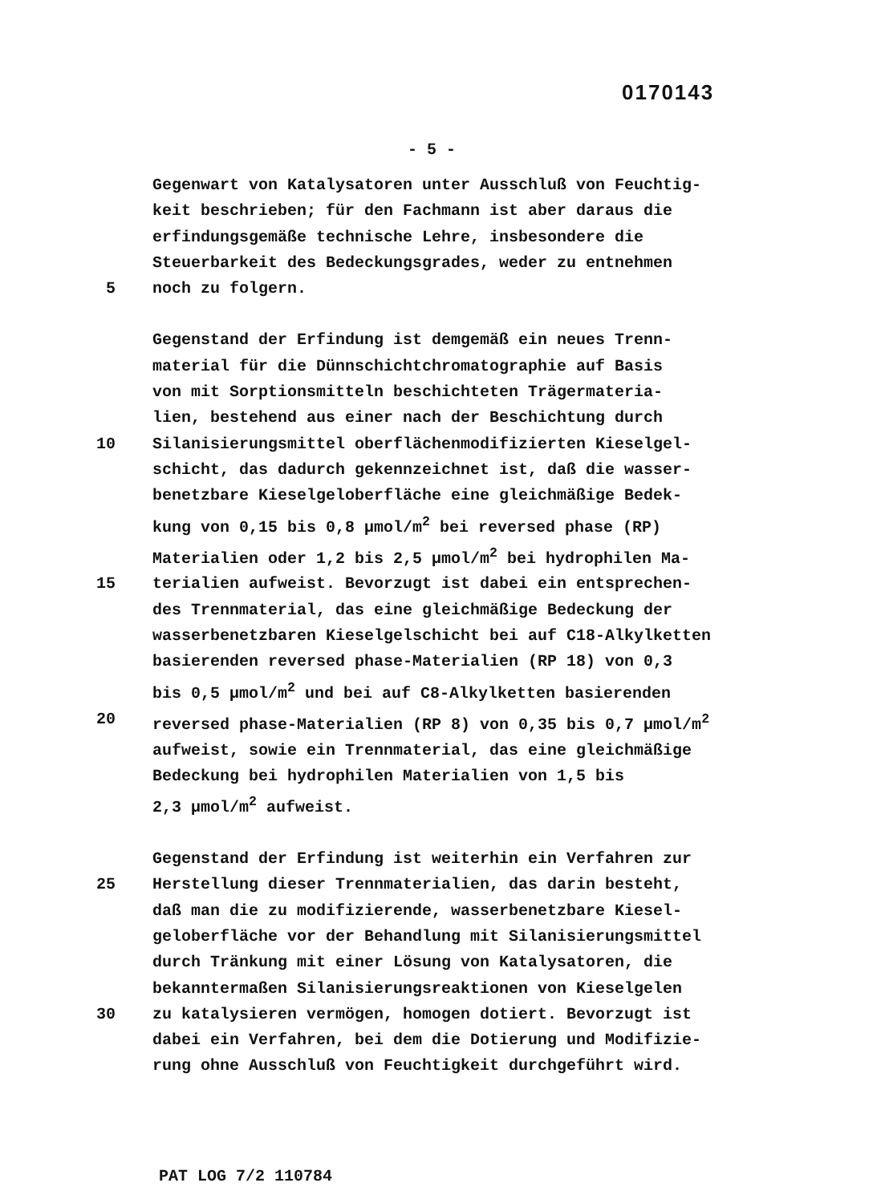0170143
- 5 -
Gegenwart von Katalysatoren unter Ausschluß von Feuchtig-
keit beschrieben; für den Fachmann ist aber daraus die
erfindungsgemäße technische Lehre, insbesondere die
Steuerbarkeit des Bedeckungsgrades, weder zu entnehmen
5 noch zu folgern.
Gegenstand der Erfindung ist demgemäß ein neues Trenn-
material für die Dünnschichtchromatographie auf Basis
von mit Sorptionsmitteln beschichteten Trägermateria-
lien, bestehend aus einer nach der Beschichtung durch
10 Silanisierungsmittel oberflächenmodifizierten Kieselgel-
schicht, das dadurch gekennzeichnet ist, daß die wasser-
benetzbare Kieselgeloberfläche eine gleichmäßige Bedek-
kung von 0,15 bis 0,8 µmol/m<sup>2</sup> bei reversed phase (RP)
Materialien oder 1,2 bis 2,5 µmol/m<sup>2</sup> bei hydrophilen Ma-
15 terialien aufweist. Bevorzugt ist dabei ein entsprechen-
des Trennmaterial, das eine gleichmäßige Bedeckung der
wasserbenetzbaren Kieselgelschicht bei auf C18-Alkylketten
basierenden reversed phase-Materialien (RP 18) von 0,3
bis 0,5 µmol/m<sup>2</sup> und bei auf C8-Alkylketten basierenden
20 reversed phase-Materialien (RP 8) von 0,35 bis 0,7 µmol/m<sup>2</sup>
aufweist, sowie ein Trennmaterial, das eine gleichmäßige
Bedeckung bei hydrophilen Materialien von 1,5 bis
2,3 µmol/m<sup>2</sup> aufweist.
Gegenstand der Erfindung ist weiterhin ein Verfahren zur
25 Herstellung dieser Trennmaterialien, das darin besteht,
daß man die zu modifizierende, wasserbenetzbare Kiesel-
geloberfläche vor der Behandlung mit Silanisierungsmittel
durch Tränkung mit einer Lösung von Katalysatoren, die
bekanntermaßen Silanisierungsreaktionen von Kieselgelen
30 zu katalysieren vermögen, homogen dotiert. Bevorzugt ist
dabei ein Verfahren, bei dem die Dotierung und Modifizie-
rung ohne Ausschluß von Feuchtigkeit durchgeführt wird.
PAT LOG 7/2 110784